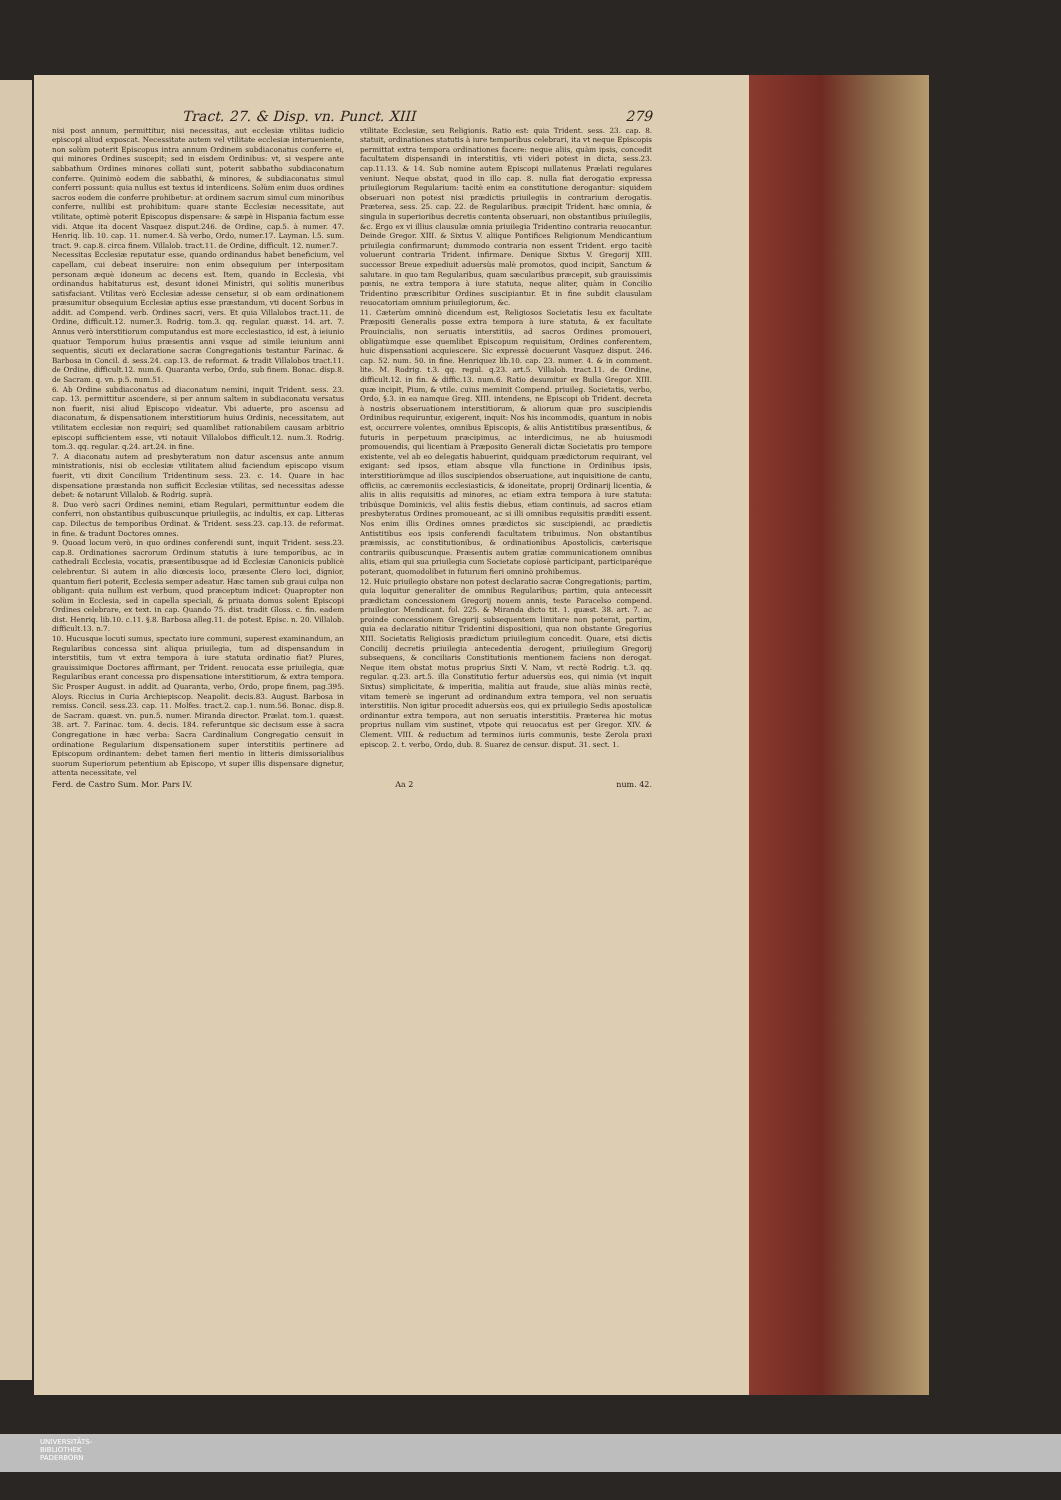Tract. 27. & Disp. vn. Punct. XIII 279
nisi post annum, permittitur, nisi necessitas, aut ecclesiæ vtilitas iudicio episcopi aliud exposcat. Necessitate autem vel vtilitate ecclesiæ interueniente, non solùm poterit Episcopus intra annum Ordinem subdiaconatus conferre ei, qui minores Ordines suscepit; sed in eisdem Ordinibus: vt, si vespere ante sabbathum Ordines minores collati sunt, poterit sabbatho subdiaconatum conferre. Quinimò eodem die sabbathi, & minores, & subdiaconatus simul conferri possunt: quia nullus est textus id interdicens. Solùm enim duos ordines sacros eodem die conferre prohibetur: at ordinem sacrum simul cum minoribus conferre, nullibi est prohibitum: quare stante Ecclesiæ necessitate, aut vtilitate, optimè poterit Episcopus dispensare: & sæpè in Hispania factum esse vidi. Atque ita docent Vasquez disput.246. de Ordine, cap.5. à numer. 47. Henriq. lib. 10. cap. 11. numer.4. Sà verbo, Ordo, numer.17. Layman. l.5. sum. tract. 9. cap.8. circa finem. Villalob. tract.11. de Ordine, difficult. 12. numer.7.
Necessitas Ecclesiæ reputatur esse, quando ordinandus habet beneficium, vel capellam, cui debeat inseruire: non enim obsequium per interpositam personam æquè idoneum ac decens est. Item, quando in Ecclesia, vbi ordinandus habitaturus est, desunt idonei Ministri, qui solitis muneribus satisfaciant. Vtilitas verò Ecclesiæ adesse censetur, si ob eam ordinationem præsumitur obsequium Ecclesiæ aptius esse præstandum, vti docent Sorbus in addit. ad Compend. verb. Ordines sacri, vers. Et quia Villalobos tract.11. de Ordine, difficult.12. numer.3. Rodrig. tom.3. qq. regular. quæst. 14. art. 7. Annus verò interstitiorum computandus est more ecclesiastico, id est, à ieiunio quatuor Temporum huius præsentis anni vsque ad simile ieiunium anni sequentis, sicuti ex declaratione sacræ Congregationis testantur Farinac. & Barbosa in Concil. d. sess.24. cap.13. de reformat. & tradit Villalobos tract.11. de Ordine, difficult.12. num.6. Quaranta verbo, Ordo, sub finem. Bonac. disp.8. de Sacram. q. vn. p.5. num.51.
6. Ab Ordine subdiaconatus ad diaconatum nemini, inquit Trident. sess. 23. cap. 13. permittitur ascendere, si per annum saltem in subdiaconatu versatus non fuerit, nisi aliud Episcopo videatur. Vbi aduerte, pro ascensu ad diaconatum, & dispensationem interstitiorum huius Ordinis, necessitatem, aut vtilitatem ecclesiæ non requiri; sed quamlibet rationabilem causam arbitrio episcopi sufficientem esse, vti notauit Villalobos difficult.12. num.3. Rodrig. tom.3. qq. regular. q.24. art.24. in fine.
7. A diaconatu autem ad presbyteratum non datur ascensus ante annum ministrationis, nisi ob ecclesiæ vtilitatem aliud faciendum episcopo visum fuerit, vti dixit Concilium Tridentinum sess. 23. c. 14. Quare in hac dispensatione præstanda non sufficit Ecclesiæ vtilitas, sed necessitas adesse debet: & notarunt Villalob. & Rodrig. suprà.
8. Duo verò sacri Ordines nemini, etiam Regulari, permittuntur eodem die conferri, non obstantibus quibuscunque priuilegiis, ac indultis, ex cap. Litteras cap. Dilectus de temporibus Ordinat. & Trident. sess.23. cap.13. de reformat. in fine. & tradunt Doctores omnes.
9. Quoad locum verò, in quo ordines conferendi sunt, inquit Trident. sess.23. cap.8. Ordinationes sacrorum Ordinum statutis à iure temporibus, ac in cathedrali Ecclesia, vocatis, præsentibusque ad id Ecclesiæ Canonicis publicè celebrentur. Si autem in alio diœcesis loco, præsente Clero loci, dignior, quantum fieri poterit, Ecclesia semper adeatur. Hæc tamen sub graui culpa non obligant: quia nullum est verbum, quod præceptum indicet: Quapropter non solùm in Ecclesia, sed in capella speciali, & priuata domus solent Episcopi Ordines celebrare, ex text. in cap. Quando 75. dist. tradit Gloss. c. fin. eadem dist. Henriq. lib.10. c.11. §.8. Barbosa alleg.11. de potest. Episc. n. 20. Villalob. difficult.13. n.7.
10. Hucusque locuti sumus, spectato iure communi, superest examinandum, an Regularibus concessa sint aliqua priuilegia, tum ad dispensandum in interstitiis, tum vt extra tempora à iure statuta ordinatio fiat? Plures, grauissimique Doctores affirmant, per Trident. reuocata esse priuilegia, quæ Regularibus erant concessa pro dispensatione interstitiorum, & extra tempora. Sic Prosper August. in addit. ad Quaranta, verbo, Ordo, prope finem, pag.395. Aloys. Riccius in Curia Archiepiscop. Neapolit. decis.83. August. Barbosa in remiss. Concil. sess.23. cap. 11. Molfes. tract.2. cap.1. num.56. Bonac. disp.8. de Sacram. quæst. vn. pun.5. numer. Miranda director. Prælat. tom.1. quæst. 38. art. 7. Farinac. tom. 4. decis. 184. referuntque sic decisum esse à sacra Congregatione in hæc verba: Sacra Cardinalium Congregatio censuit in ordinatione Regularium dispensationem super interstitiis pertinere ad Episcopum ordinantem: debet tamen fieri mentio in litteris dimissorialibus suorum Superiorum petentium ab Episcopo, vt super illis dispensare dignetur, attenta necessitate, vel
vtilitate Ecclesiæ, seu Religionis. Ratio est: quia Trident. sess. 23. cap. 8. statuit, ordinationes statutis à iure temporibus celebrari, ita vt neque Episcopis permittat extra tempora ordinationes facere: neque aliis, quàm ipsis, concedit facultatem dispensandi in interstitiis, vti videri potest in dicta, sess.23. cap.11.13. & 14. Sub nomine autem Episcopi nullatenus Prælati regulares veniunt. Neque obstat, quod in illo cap. 8. nulla fiat derogatio expressa priuilegiorum Regularium: tacitè enim ea constitutione derogantur: siquidem obseruari non potest nisi prædictis priuilegiis in contrarium derogatis. Præterea, sess. 25. cap. 22. de Regularibus. præcipit Trident. hæc omnia, & singula in superioribus decretis contenta obseruari, non obstantibus priuilegiis, &c. Ergo ex vi illius clausulæ omnia priuilegia Tridentino contraria reuocantur. Deinde Gregor. XIII. & Sixtus V. aliique Pontifices Religionum Mendicantium priuilegia confirmarunt; dummodo contraria non essent Trident. ergo tacitè voluerunt contraria Trident. infirmare. Denique Sixtus V. Gregorij XIII. successor Breue expediuit aduersùs malè promotos, quod incipit, Sanctum & salutare. in quo tam Regularibus, quam sæcularibus præcepit, sub grauissimis pœnis, ne extra tempora à iure statuta, neque aliter, quàm in Concilio Tridentino præscribitur Ordines suscipiantur. Et in fine subdit clausulam reuocatoriam omnium priuilegiorum, &c.
11. Cæterùm omninò dicendum est, Religiosos Societatis Iesu ex facultate Præpositi Generalis posse extra tempora à iure statuta, & ex facultate Prouincialis, non seruatis interstitiis, ad sacros Ordines promoueri, obligatùmque esse quemlibet Episcopum requisitum, Ordines conferentem, huic dispensationi acquiescere. Sic expressè docuerunt Vasquez disput. 246. cap. 52. num. 50. in fine. Henriquez lib.10. cap. 23. numer. 4. & in comment. lite. M. Rodrig. t.3. qq. regul. q.23. art.5. Villalob. tract.11. de Ordine, difficult.12. in fin. & diffic.13. num.6. Ratio desumitur ex Bulla Gregor. XIII. quæ incipit, Pium, & vtile. cuius meminit Compend. priuileg. Societatis, verbo, Ordo, §.3. in ea namque Greg. XIII. intendens, ne Episcopi ob Trident. decreta à nostris obseruationem interstitiorum, & aliorum quæ pro suscipiendis Ordinibus requiruntur, exigerent, inquit: Nos his incommodis, quantum in nobis est, occurrere volentes, omnibus Episcopis, & aliis Antistitibus præsentibus, & futuris in perpetuum præcipimus, ac interdicimus, ne ab huiusmodi promouendis, qui licentiam à Præposito Generali dictæ Societatis pro tempore existente, vel ab eo delegatis habuerint, quidquam prædictorum requirant, vel exigant: sed ipsos, etiam absque vlla functione in Ordinibus ipsis, interstitiorùmque ad illos suscipiendos obseruatione, aut inquisitione de cantu, officiis, ac cæremoniis ecclesiasticis, & idoneitate, proprij Ordinarij licentia, & aliis in aliis requisitis ad minores, ac etiam extra tempora à iure statuta: tribúsque Dominicis, vel aliis festis diebus, etiam continuis, ad sacros etiam presbyteratus Ordines promoueant, ac si illi omnibus requisitis præditi essent. Nos enim illis Ordines omnes prædictos sic suscipiendi, ac prædictis Antistitibus eos ipsis conferendi facultatem tribuimus. Non obstantibus præmissis, ac constitutionibus, & ordinationibus Apostolicis, cæterisque contrariis quibuscunque. Præsentis autem gratiæ communicationem omnibus aliis, etiam qui sua priuilegia cum Societate copiosè participant, participaréque poterant, quomodolibet in futurum fieri omninò prohibemus.
12. Huic priuilegio obstare non potest declaratio sacræ Congregationis; partim, quia loquitur generaliter de omnibus Regularibus; partim, quia antecessit prædictam concessionem Gregorij nouem annis, teste Paracelso compend. priuilegior. Mendicant. fol. 225. & Miranda dicto tit. 1. quæst. 38. art. 7. ac proinde concessionem Gregorij subsequentem limitare non poterat, partim, quia ea declaratio nititur Tridentini dispositioni, qua non obstante Gregorius XIII. Societatis Religiosis prædictum priuilegium concedit. Quare, etsi dictis Concilij decretis priuilegia antecedentia derogent, priuilegium Gregorij subsequens, & conciliaris Constitutionis mentionem faciens non derogat. Neque item obstat motus proprius Sixti V. Nam, vt rectè Rodrig. t.3. qq. regular. q.23. art.5. illa Constitutio fertur aduersùs eos, qui nimia (vt inquit Sixtus) simplicitate, & imperitia, malitia aut fraude, siue aliàs minùs rectè, vitam temerè se ingerunt ad ordinandum extra tempora, vel non seruatis interstitiis. Non igitur procedit aduersùs eos, qui ex priuilegio Sedis apostolicæ ordinantur extra tempora, aut non seruatis interstitiis. Præterea hic motus proprius nullam vim sustinet, vtpote qui reuocatus est per Gregor. XIV. & Clement. VIII. & reductum ad terminos iuris communis, teste Zerola praxi episcop. 2. t. verbo, Ordo, dub. 8. Suarez de censur. disput. 31. sect. 1.
Ferd. de Castro Sum. Mor. Pars IV. Aa 2 num. 42.
UNIVERSITÄTS-
BIBLIOTHEK
PADERBORN